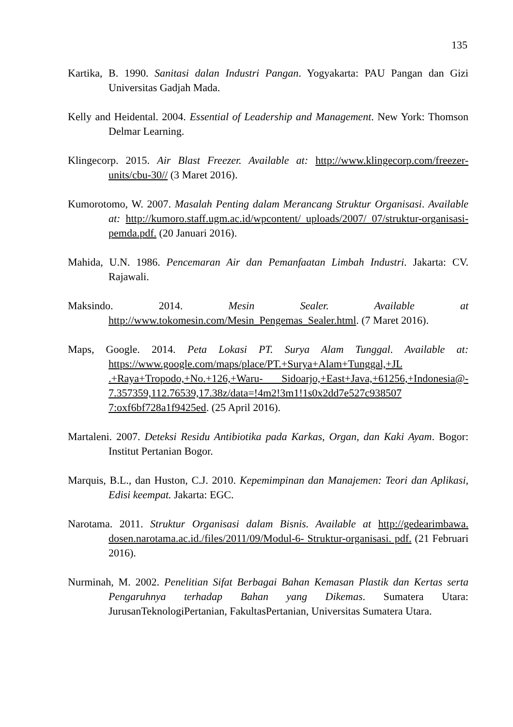135
Kartika, B. 1990. Sanitasi dalan Industri Pangan. Yogyakarta: PAU Pangan dan Gizi Universitas Gadjah Mada.
Kelly and Heidental. 2004. Essential of Leadership and Management. New York: Thomson Delmar Learning.
Klingecorp. 2015. Air Blast Freezer. Available at: http://www.klingecorp.com/freezer-units/cbu-30// (3 Maret 2016).
Kumorotomo, W. 2007. Masalah Penting dalam Merancang Struktur Organisasi. Available at: http://kumoro.staff.ugm.ac.id/wpcontent/ uploads/2007/ 07/struktur-organisasi-pemda.pdf. (20 Januari 2016).
Mahida, U.N. 1986. Pencemaran Air dan Pemanfaatan Limbah Industri. Jakarta: CV. Rajawali.
Maksindo. 2014. Mesin Sealer. Available at http://www.tokomesin.com/Mesin_Pengemas_Sealer.html. (7 Maret 2016).
Maps, Google. 2014. Peta Lokasi PT. Surya Alam Tunggal. Available at: https://www.google.com/maps/place/PT.+Surya+Alam+Tunggal,+JL .+Raya+Tropodo,+No.+126,+Waru- Sidoarjo,+East+Java,+61256,+Indonesia@- 7.357359,112.76539,17.38z/data=!4m2!3m1!1s0x2dd7e527c938507 7:oxf6bf728a1f9425ed. (25 April 2016).
Martaleni. 2007. Deteksi Residu Antibiotika pada Karkas, Organ, dan Kaki Ayam. Bogor: Institut Pertanian Bogor.
Marquis, B.L., dan Huston, C.J. 2010. Kepemimpinan dan Manajemen: Teori dan Aplikasi, Edisi keempat. Jakarta: EGC.
Narotama. 2011. Struktur Organisasi dalam Bisnis. Available at http://gedearimbawa. dosen.narotama.ac.id./files/2011/09/Modul-6- Struktur-organisasi. pdf. (21 Februari 2016).
Nurminah, M. 2002. Penelitian Sifat Berbagai Bahan Kemasan Plastik dan Kertas serta Pengaruhnya terhadap Bahan yang Dikemas. Sumatera Utara: JurusanTeknologiPertanian, FakultasPertanian, Universitas Sumatera Utara.